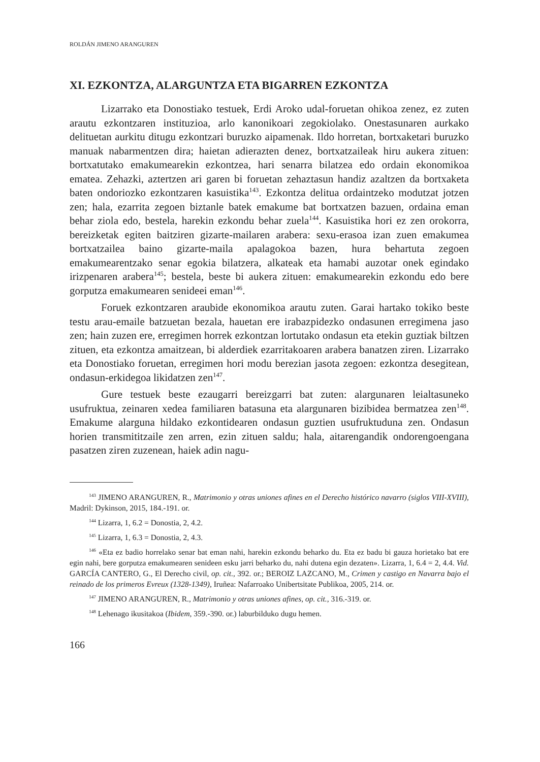ROLDÁN JIMENO ARANGUREN
XI. EZKONTZA, ALARGUNTZA ETA BIGARREN EZKONTZA
Lizarrako eta Donostiako testuek, Erdi Aroko udal-foruetan ohikoa zenez, ez zuten arautu ezkontzaren instituzioa, arlo kanonikoari zegokiolako. Onesta­sunaren aurkako delituetan aurkitu ditugu ezkontzari buruzko aipamenak. Ildo horretan, bortxaketari buruzko manuak nabarmentzen dira; haietan adierazten denez, bortxatzaileak hiru aukera zituen: bortxatutako emakumearekin ezkon­tzea, hari senarra bilatzea edo ordain ekonomikoa ematea. Zehazki, aztertzen ari garen bi foruetan zehaztasun handiz azaltzen da bortxaketa baten ondoriozko ez­kontzaren kasuistika<sup>143</sup>. Ezkontza delitua ordaintzeko modutzat jotzen zen; hala, ezarrita zegoen biztanle batek emakume bat bortxatzen bazuen, ordaina eman behar ziola edo, bestela, harekin ezkondu behar zuela<sup>144</sup>. Kasuistika hori ez zen orokorra, bereizketak egiten baitziren gizarte-mailaren arabera: sexu-erasoa izan zuen emakumea bortxatzailea baino gizarte-maila apalagokoa bazen, hura behartuta zegoen emakumearentzako senar egokia bilatzera, alkateak eta hama­bi auzotar onek egindako irizpenaren arabera<sup>145</sup>; bestela, beste bi aukera zituen: emakumearekin ezkondu edo bere gorputza emakumearen senideei eman<sup>146</sup>.
Foruek ezkontzaren araubide ekonomikoa arautu zuten. Garai hartako tokiko beste testu arau-emaile batzuetan bezala, hauetan ere irabazpidezko on­dasunen erregimena jaso zen; hain zuzen ere, erregimen horrek ezkontzan lortu­tako ondasun eta etekin guztiak biltzen zituen, eta ezkontza amaitzean, bi alder­diek ezarritakoaren arabera banatzen ziren. Lizarrako eta Donostiako foruetan, erregimen hori modu berezian jasota zegoen: ezkontza desegitean, ondasun-er­kidegoa likidatzen zen<sup>147</sup>.
Gure testuek beste ezaugarri bereizgarri bat zuten: alargunaren leialtasu­neko usufruktua, zeinaren xedea familiaren batasuna eta alargunaren bizibidea bermatzea zen<sup>148</sup>. Emakume alarguna hildako ezkontidearen ondasun guztien usufruktuduna zen. Ondasun horien transmititzaile zen arren, ezin zituen saldu; hala, aitarengandik ondorengoengana pasatzen ziren zuzenean, haiek adin nagu-
<sup>143</sup> JIMENO ARANGUREN, R., Matrimonio y otras uniones afines en el Derecho histórico nava­rro (siglos VIII-XVIII), Madril: Dykinson, 2015, 184.-191. or.
<sup>144</sup> Lizarra, 1, 6.2 = Donostia, 2, 4.2.
<sup>145</sup> Lizarra, 1, 6.3 = Donostia, 2, 4.3.
<sup>146</sup> «Eta ez badio horrelako senar bat eman nahi, harekin ezkondu beharko du. Eta ez badu bi gauza horietako bat ere egin nahi, bere gorputza emakumearen senideen esku jarri beharko du, nahi dutena egin dezaten». Lizarra, 1, 6.4 = 2, 4.4. Vid. GARCÍA CANTERO, G., El Derecho civil, op. cit., 392. or.; BEROIZ LAZCANO, M., Crimen y castigo en Navarra bajo el reinado de los primeros Evreux (1328-1349), Iruñea: Nafarroako Unibertsitate Publikoa, 2005, 214. or.
<sup>147</sup> JIMENO ARANGUREN, R., Matrimonio y otras uniones afines, op. cit., 316.-319. or.
<sup>148</sup> Lehenago ikusitakoa (Ibidem, 359.-390. or.) laburbilduko dugu hemen.
166